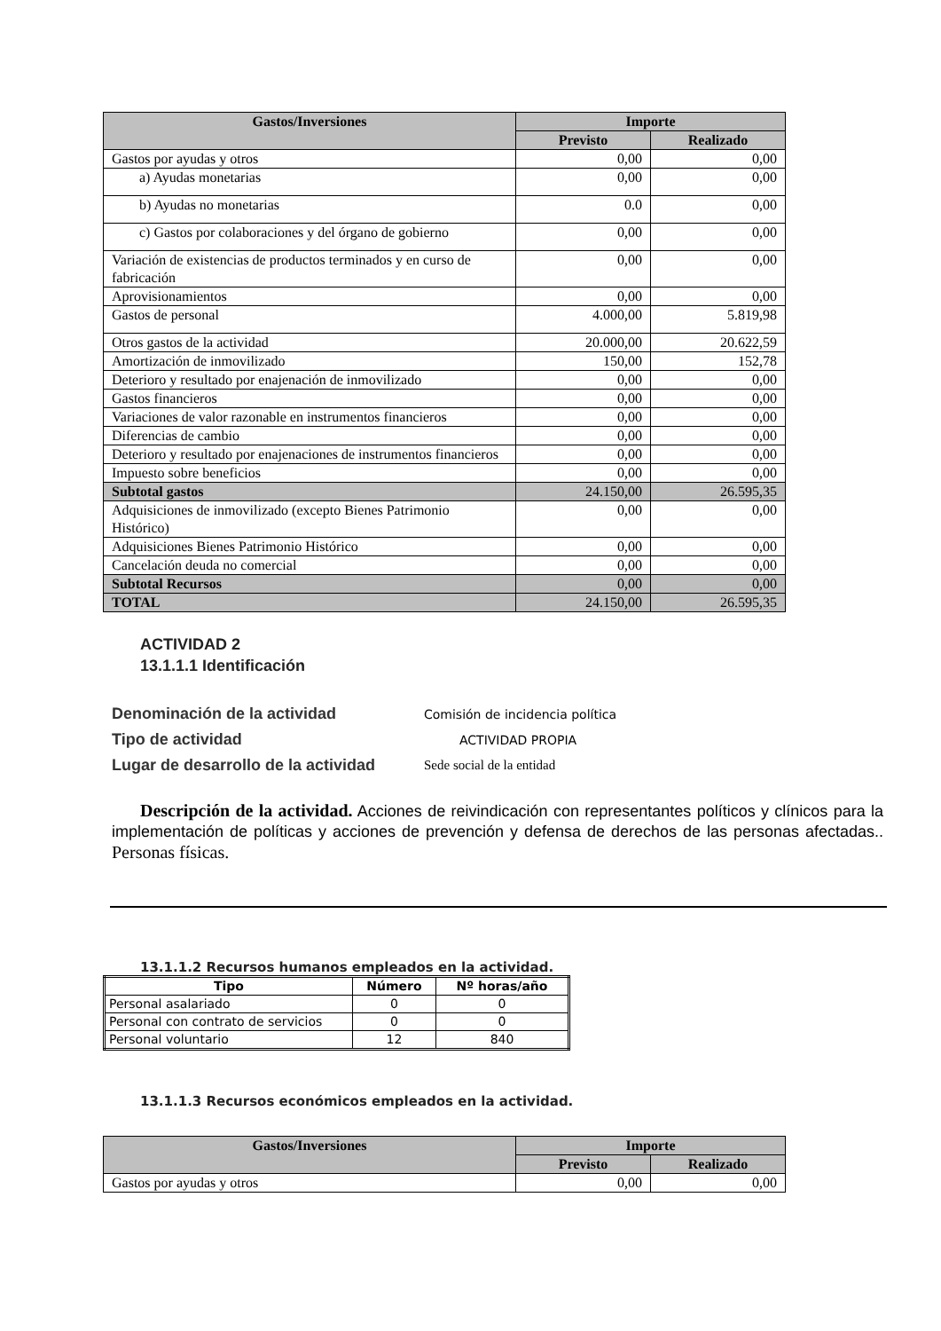| Gastos/Inversiones | Importe | |
| --- | --- | --- |
| | Previsto | Realizado |
| Gastos por ayudas y otros | 0,00 | 0,00 |
| a) Ayudas monetarias | 0,00 | 0,00 |
| b) Ayudas no monetarias | 0.0 | 0,00 |
| c) Gastos por colaboraciones y del órgano de gobierno | 0,00 | 0,00 |
| Variación de existencias de productos terminados y en curso de fabricación | 0,00 | 0,00 |
| Aprovisionamientos | 0,00 | 0,00 |
| Gastos de personal | 4.000,00 | 5.819,98 |
| Otros gastos de la actividad | 20.000,00 | 20.622,59 |
| Amortización de inmovilizado | 150,00 | 152,78 |
| Deterioro y resultado por enajenación de inmovilizado | 0,00 | 0,00 |
| Gastos financieros | 0,00 | 0,00 |
| Variaciones de valor razonable en instrumentos financieros | 0,00 | 0,00 |
| Diferencias de cambio | 0,00 | 0,00 |
| Deterioro y resultado por enajenaciones de instrumentos financieros | 0,00 | 0,00 |
| Impuesto sobre beneficios | 0,00 | 0,00 |
| Subtotal gastos | 24.150,00 | 26.595,35 |
| Adquisiciones de inmovilizado (excepto Bienes Patrimonio Histórico) | 0,00 | 0,00 |
| Adquisiciones Bienes Patrimonio Histórico | 0,00 | 0,00 |
| Cancelación deuda no comercial | 0,00 | 0,00 |
| Subtotal Recursos | 0,00 | 0,00 |
| TOTAL | 24.150,00 | 26.595,35 |
ACTIVIDAD 2
13.1.1.1 Identificación
Denominación de la actividad Comisión de incidencia política
Tipo de actividad ACTIVIDAD PROPIA
Lugar de desarrollo de la actividad Sede social de la entidad
Descripción de la actividad. Acciones de reivindicación con representantes políticos y clínicos para la implementación de políticas y acciones de prevención y defensa de derechos de las personas afectadas.. Personas físicas.
13.1.1.2 Recursos humanos empleados en la actividad.
| Tipo | Número | Nº horas/año |
| --- | --- | --- |
| Personal asalariado | 0 | 0 |
| Personal con contrato de servicios | 0 | 0 |
| Personal voluntario | 12 | 840 |
13.1.1.3 Recursos económicos empleados en la actividad.
| Gastos/Inversiones | Importe | |
| --- | --- | --- |
| | Previsto | Realizado |
| Gastos por ayudas y otros | 0,00 | 0,00 |